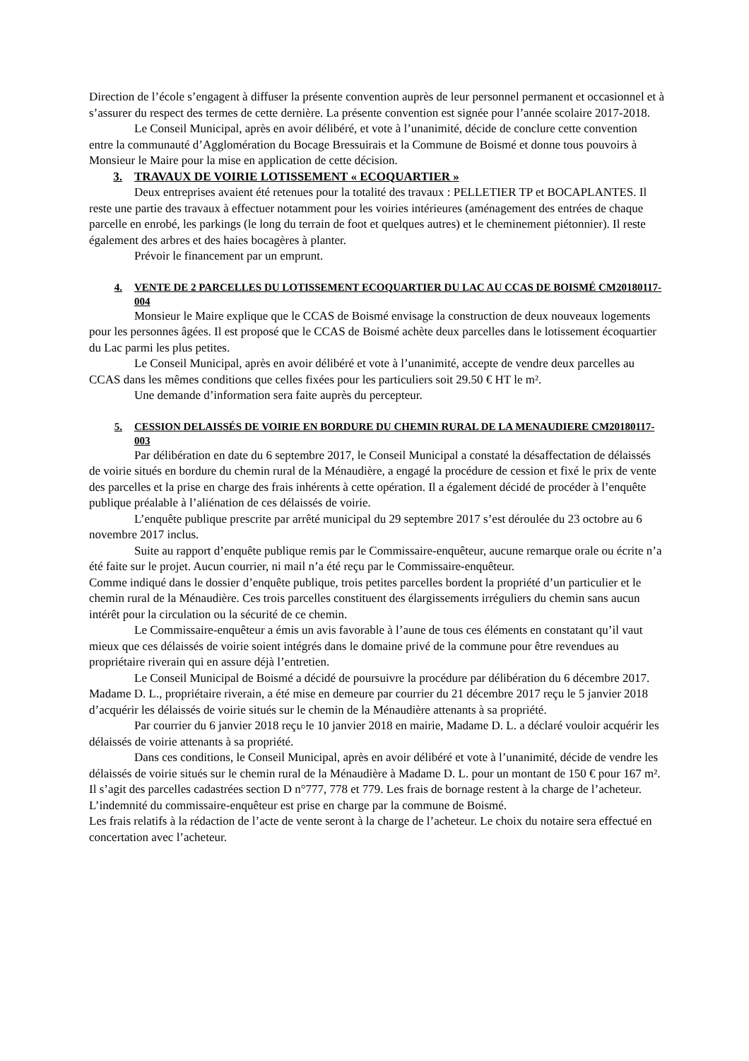Direction de l’école s’engagent à diffuser la présente convention auprès de leur personnel permanent et occasionnel et à s’assurer du respect des termes de cette dernière. La présente convention est signée pour l’année scolaire 2017-2018.
Le Conseil Municipal, après en avoir délibéré, et vote à l’unanimité, décide de conclure cette convention entre la communauté d’Agglomération du Bocage Bressuirais et la Commune de Boismé et donne tous pouvoirs à Monsieur le Maire pour la mise en application de cette décision.
3. TRAVAUX DE VOIRIE LOTISSEMENT « ECOQUARTIER »
Deux entreprises avaient été retenues pour la totalité des travaux : PELLETIER TP et BOCAPLANTES. Il reste une partie des travaux à effectuer notamment pour les voiries intérieures (aménagement des entrées de chaque parcelle en enrobé, les parkings (le long du terrain de foot et quelques autres) et le cheminement piétonnier). Il reste également des arbres et des haies bocagères à planter.
Prévoir le financement par un emprunt.
4. VENTE DE 2 PARCELLES DU LOTISSEMENT ECOQUARTIER DU LAC AU CCAS DE BOISMÉ CM20180117-004
Monsieur le Maire explique que le CCAS de Boismé envisage la construction de deux nouveaux logements pour les personnes âgées. Il est proposé que le CCAS de Boismé achète deux parcelles dans le lotissement écoquartier du Lac parmi les plus petites.
Le Conseil Municipal, après en avoir délibéré et vote à l’unanimité, accepte de vendre deux parcelles au CCAS dans les mêmes conditions que celles fixées pour les particuliers soit 29.50 € HT le m².
Une demande d’information sera faite auprès du percepteur.
5. CESSION DELAISSÉS DE VOIRIE EN BORDURE DU CHEMIN RURAL DE LA MENAUDIERE CM20180117-003
Par délibération en date du 6 septembre 2017, le Conseil Municipal a constaté la désaffectation de délaissés de voirie situés en bordure du chemin rural de la Ménaudière, a engagé la procédure de cession et fixé le prix de vente des parcelles et la prise en charge des frais inhérents à cette opération. Il a également décidé de procéder à l’enquête publique préalable à l’aliénation de ces délaissés de voirie.
L’enquête publique prescrite par arrêté municipal du 29 septembre 2017 s’est déroulée du 23 octobre au 6 novembre 2017 inclus.
Suite au rapport d’enquête publique remis par le Commissaire-enquêteur, aucune remarque orale ou écrite n’a été faite sur le projet. Aucun courrier, ni mail n’a été reçu par le Commissaire-enquêteur.
Comme indiqué dans le dossier d’enquête publique, trois petites parcelles bordent la propriété d’un particulier et le chemin rural de la Ménaudière. Ces trois parcelles constituent des élargissements irréguliers du chemin sans aucun intérêt pour la circulation ou la sécurité de ce chemin.
Le Commissaire-enquêteur a émis un avis favorable à l’aune de tous ces éléments en constatant qu’il vaut mieux que ces délaissés de voirie soient intégrés dans le domaine privé de la commune pour être revendues au propriétaire riverain qui en assure déjà l’entretien.
Le Conseil Municipal de Boismé a décidé de poursuivre la procédure par délibération du 6 décembre 2017. Madame D. L., propriétaire riverain, a été mise en demeure par courrier du 21 décembre 2017 reçu le 5 janvier 2018 d’acquérir les délaissés de voirie situés sur le chemin de la Ménaudière attenants à sa propriété.
Par courrier du 6 janvier 2018 reçu le 10 janvier 2018 en mairie, Madame D. L. a déclaré vouloir acquérir les délaissés de voirie attenants à sa propriété.
Dans ces conditions, le Conseil Municipal, après en avoir délibéré et vote à l’unanimité, décide de vendre les délaissés de voirie situés sur le chemin rural de la Ménaudière à Madame D. L. pour un montant de 150 € pour 167 m². Il s’agit des parcelles cadastrées section D n°777, 778 et 779. Les frais de bornage restent à la charge de l’acheteur. L’indemnité du commissaire-enquêteur est prise en charge par la commune de Boismé.
Les frais relatifs à la rédaction de l’acte de vente seront à la charge de l’acheteur. Le choix du notaire sera effectué en concertation avec l’acheteur.